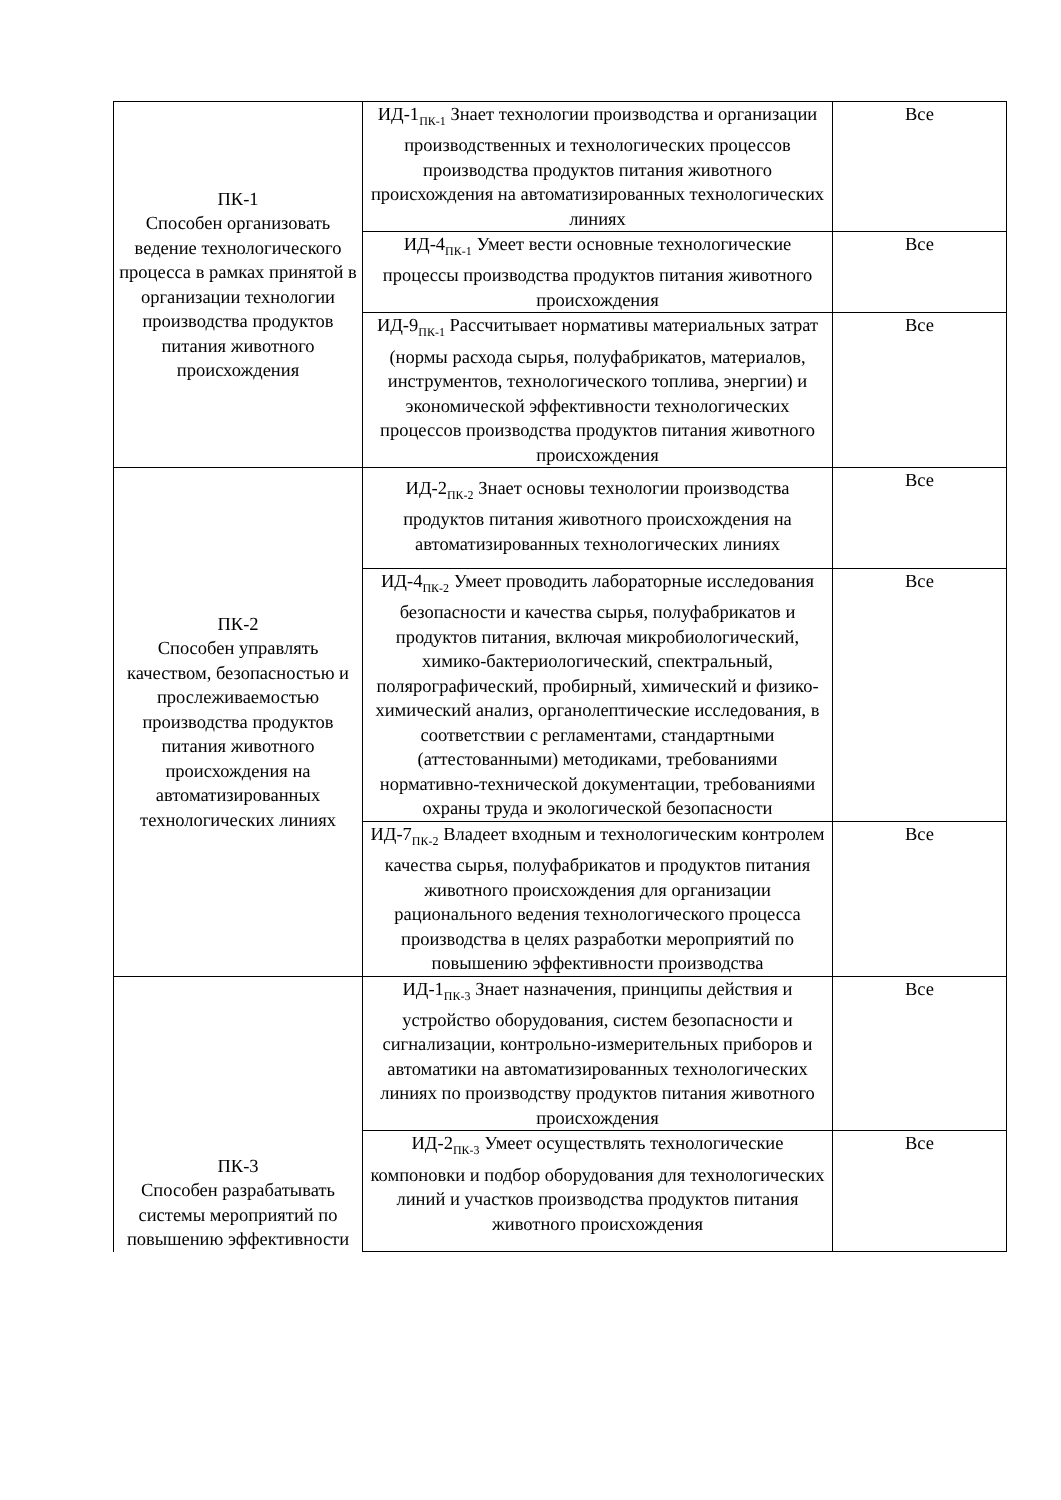| ПК-1 Способен организовать ведение технологического процесса в рамках принятой в организации технологии производства продуктов питания животного происхождения | ИД-1<sub>ПК-1</sub> Знает технологии производства и организации производственных и технологических процессов производства продуктов питания животного происхождения на автоматизированных технологических линиях | Все |
| | ИД-4<sub>ПК-1</sub> Умеет вести основные технологические процессы производства продуктов питания животного происхождения | Все |
| | ИД-9<sub>ПК-1</sub> Рассчитывает нормативы материальных затрат (нормы расхода сырья, полуфабрикатов, материалов, инструментов, технологического топлива, энергии) и экономической эффективности технологических процессов производства продуктов питания животного происхождения | Все |
| ПК-2 Способен управлять качеством, безопасностью и прослеживаемостью производства продуктов питания животного происхождения на автоматизированных технологических линиях | ИД-2<sub>ПК-2</sub> Знает основы технологии производства продуктов питания животного происхождения на автоматизированных технологических линиях | Все |
| | ИД-4<sub>ПК-2</sub> Умеет проводить лабораторные исследования безопасности и качества сырья, полуфабрикатов и продуктов питания, включая микробиологический, химико-бактериологический, спектральный, полярографический, пробирный, химический и физико-химический анализ, органолептические исследования, в соответствии с регламентами, стандартными (аттестованными) методиками, требованиями нормативно-технической документации, требованиями охраны труда и экологической безопасности | Все |
| | ИД-7<sub>ПК-2</sub> Владеет входным и технологическим контролем качества сырья, полуфабрикатов и продуктов питания животного происхождения для организации рационального ведения технологического процесса производства в целях разработки мероприятий по повышению эффективности производства | Все |
| ПК-3 Способен разрабатывать системы мероприятий по повышению эффективности | ИД-1<sub>ПК-3</sub> Знает назначения, принципы действия и устройство оборудования, систем безопасности и сигнализации, контрольно-измерительных приборов и автоматики на автоматизированных технологических линиях по производству продуктов питания животного происхождения | Все |
| | ИД-2<sub>ПК-3</sub> Умеет осуществлять технологические компоновки и подбор оборудования для технологических линий и участков производства продуктов питания животного происхождения | Все |